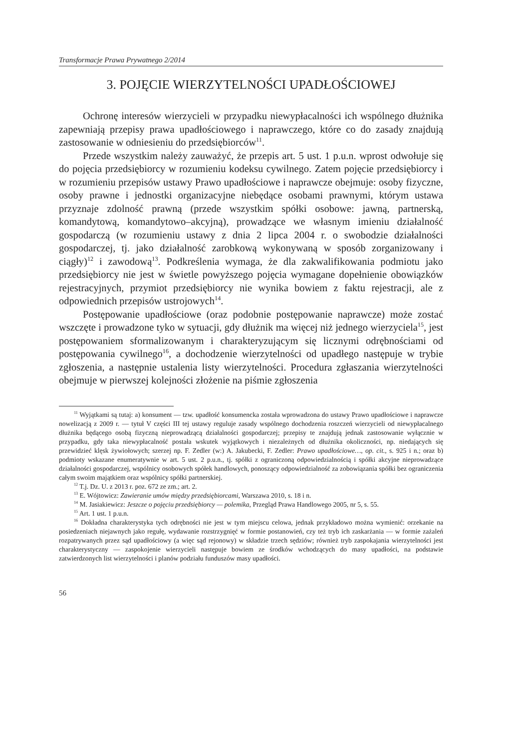Transformacje Prawa Prywatnego 2/2014
3. POJĘCIE WIERZYTELNOŚCI UPADŁOŚCIOWEJ
Ochronę interesów wierzycieli w przypadku niewypłacalności ich wspólnego dłużnika zapewniają przepisy prawa upadłościowego i naprawczego, które co do zasady znajdują zastosowanie w odniesieniu do przedsiębiorców<sup>11</sup>.
Przede wszystkim należy zauważyć, że przepis art. 5 ust. 1 p.u.n. wprost odwołuje się do pojęcia przedsiębiorcy w rozumieniu kodeksu cywilnego. Zatem pojęcie przedsiębiorcy i w rozumieniu przepisów ustawy Prawo upadłościowe i naprawcze obejmuje: osoby fizyczne, osoby prawne i jednostki organizacyjne niebędące osobami prawnymi, którym ustawa przyznaje zdolność prawną (przede wszystkim spółki osobowe: jawną, partnerską, komandytową, komandytowo–akcyjną), prowadzące we własnym imieniu działalność gospodarczą (w rozumieniu ustawy z dnia 2 lipca 2004 r. o swobodzie działalności gospodarczej, tj. jako działalność zarobkową wykonywaną w sposób zorganizowany i ciągły)<sup>12</sup> i zawodową<sup>13</sup>. Podkreślenia wymaga, że dla zakwalifikowania podmiotu jako przedsiębiorcy nie jest w świetle powyższego pojęcia wymagane dopełnienie obowiązków rejestracyjnych, przymiot przedsiębiorcy nie wynika bowiem z faktu rejestracji, ale z odpowiednich przepisów ustrojowych<sup>14</sup>.
Postępowanie upadłościowe (oraz podobnie postępowanie naprawcze) może zostać wszczęte i prowadzone tyko w sytuacji, gdy dłużnik ma więcej niż jednego wierzyciela<sup>15</sup>, jest postępowaniem sformalizowanym i charakteryzującym się licznymi odrębnościami od postępowania cywilnego<sup>16</sup>, a dochodzenie wierzytelności od upadłego następuje w trybie zgłoszenia, a następnie ustalenia listy wierzytelności. Procedura zgłaszania wierzytelności obejmuje w pierwszej kolejności złożenie na piśmie zgłoszenia
<sup>11</sup> Wyjątkami są tutaj: a) konsument — tzw. upadłość konsumencka została wprowadzona do ustawy Prawo upadłościowe i naprawcze nowelizacją z 2009 r. — tytuł V części III tej ustawy reguluje zasady wspólnego dochodzenia roszczeń wierzycieli od niewypłacalnego dłużnika będącego osobą fizyczną nieprowadzącą działalności gospodarczej; przepisy te znajdują jednak zastosowanie wyłącznie w przypadku, gdy taka niewypłacalność postała wskutek wyjątkowych i niezależnych od dłużnika okoliczności, np. niedających się przewidzieć klęsk żywiołowych; szerzej np. F. Zedler (w:) A. Jakubecki, F. Zedler: Prawo upadłościowe…, op. cit., s. 925 i n.; oraz b) podmioty wskazane enumeratywnie w art. 5 ust. 2 p.u.n., tj. spółki z ograniczoną odpowiedzialnością i spółki akcyjne nieprowadzące działalności gospodarczej, wspólnicy osobowych spółek handlowych, ponoszący odpowiedzialność za zobowiązania spółki bez ograniczenia całym swoim majątkiem oraz wspólnicy spółki partnerskiej.
<sup>12</sup> T.j. Dz. U. z 2013 r. poz. 672 ze zm.; art. 2.
<sup>13</sup> E. Wójtowicz: Zawieranie umów między przedsiębiorcami, Warszawa 2010, s. 18 i n.
<sup>14</sup> M. Jasiakiewicz: Jeszcze o pojęciu przedsiębiorcy — polemika, Przegląd Prawa Handlowego 2005, nr 5, s. 55.
<sup>15</sup> Art. 1 ust. 1 p.u.n.
<sup>16</sup> Dokładna charakterystyka tych odrębności nie jest w tym miejscu celowa, jednak przykładowo można wymienić: orzekanie na posiedzeniach niejawnych jako regułę, wydawanie rozstrzygnięć w formie postanowień, czy też tryb ich zaskarżania — w formie zażaleń rozpatrywanych przez sąd upadłościowy (a więc sąd rejonowy) w składzie trzech sędziów; również tryb zaspokajania wierzytelności jest charakterystyczny — zaspokojenie wierzycieli następuje bowiem ze środków wchodzących do masy upadłości, na podstawie zatwierdzonych list wierzytelności i planów podziału funduszów masy upadłości.
56